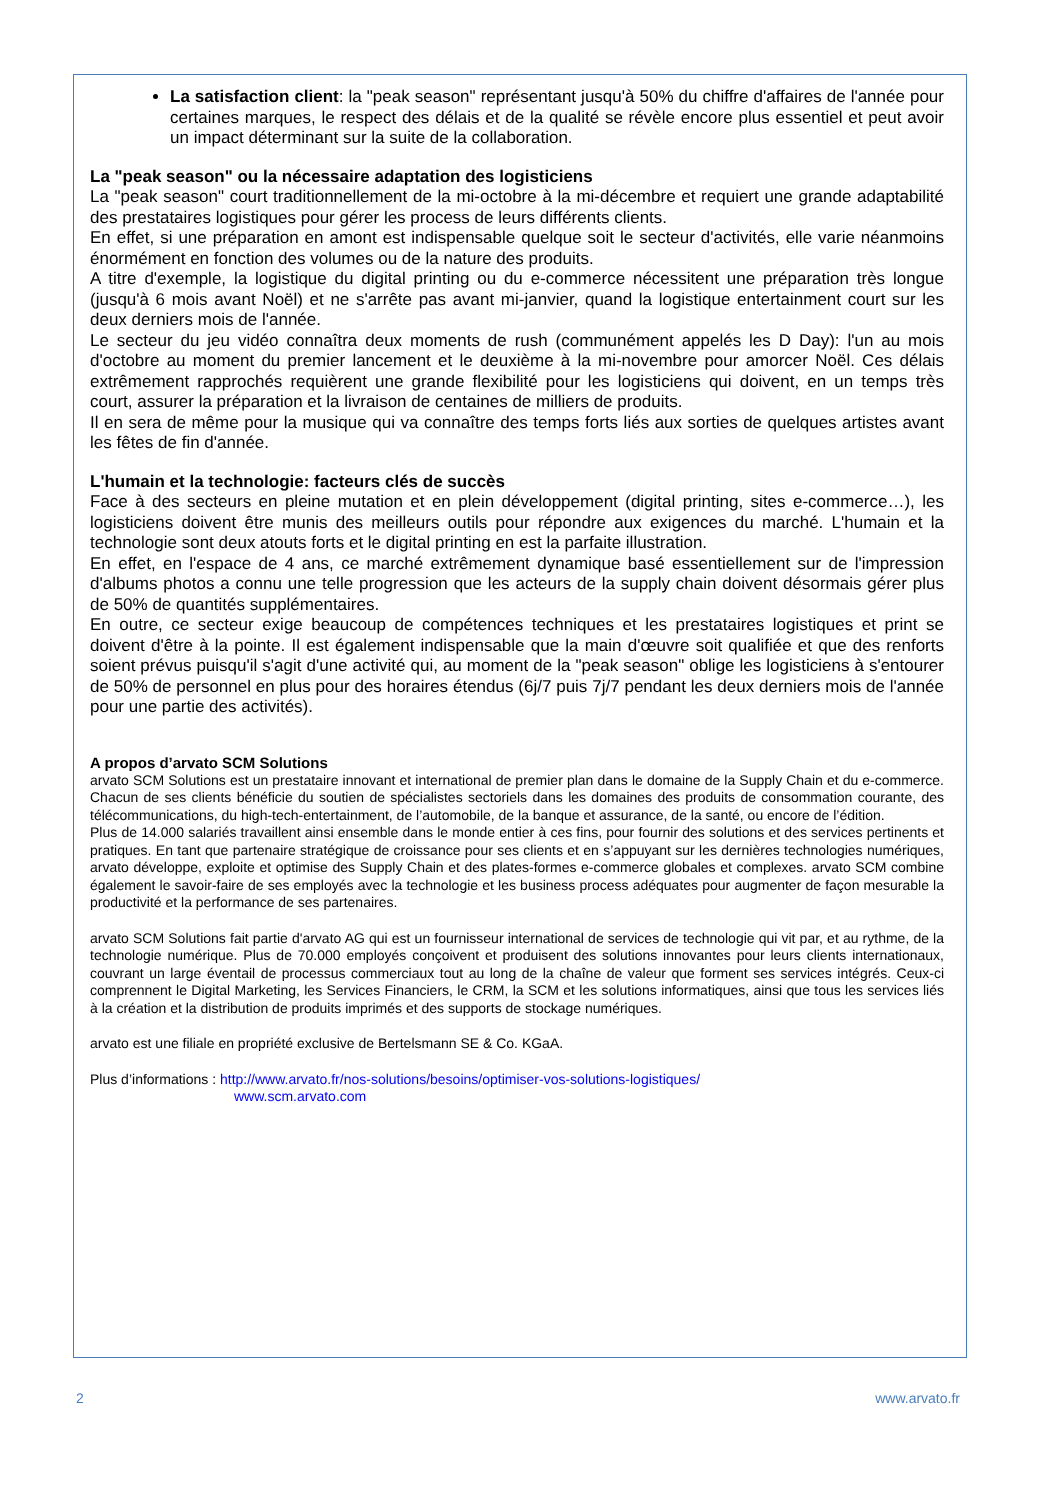La satisfaction client: la "peak season" représentant jusqu'à 50% du chiffre d'affaires de l'année pour certaines marques, le respect des délais et de la qualité se révèle encore plus essentiel et peut avoir un impact déterminant sur la suite de la collaboration.
La "peak season" ou la nécessaire adaptation des logisticiens
La "peak season" court traditionnellement de la mi-octobre à la mi-décembre et requiert une grande adaptabilité des prestataires logistiques pour gérer les process de leurs différents clients.
En effet, si une préparation en amont est indispensable quelque soit le secteur d'activités, elle varie néanmoins énormément en fonction des volumes ou de la nature des produits.
A titre d'exemple, la logistique du digital printing ou du e-commerce nécessitent une préparation très longue (jusqu'à 6 mois avant Noël) et ne s'arrête pas avant mi-janvier, quand la logistique entertainment court sur les deux derniers mois de l'année.
Le secteur du jeu vidéo connaîtra deux moments de rush (communément appelés les D Day): l'un au mois d'octobre au moment du premier lancement et le deuxième à la mi-novembre pour amorcer Noël. Ces délais extrêmement rapprochés requièrent une grande flexibilité pour les logisticiens qui doivent, en un temps très court, assurer la préparation et la livraison de centaines de milliers de produits.
Il en sera de même pour la musique qui va connaître des temps forts liés aux sorties de quelques artistes avant les fêtes de fin d'année.
L'humain et la technologie: facteurs clés de succès
Face à des secteurs en pleine mutation et en plein développement (digital printing, sites e-commerce…), les logisticiens doivent être munis des meilleurs outils pour répondre aux exigences du marché. L'humain et la technologie sont deux atouts forts et le digital printing en est la parfaite illustration.
En effet, en l'espace de 4 ans, ce marché extrêmement dynamique basé essentiellement sur de l'impression d'albums photos a connu une telle progression que les acteurs de la supply chain doivent désormais gérer plus de 50% de quantités supplémentaires.
En outre, ce secteur exige beaucoup de compétences techniques et les prestataires logistiques et print se doivent d'être à la pointe. Il est également indispensable que la main d'œuvre soit qualifiée et que des renforts soient prévus puisqu'il s'agit d'une activité qui, au moment de la "peak season" oblige les logisticiens à s'entourer de 50% de personnel en plus pour des horaires étendus (6j/7 puis 7j/7 pendant les deux derniers mois de l'année pour une partie des activités).
A propos d’arvato SCM Solutions
arvato SCM Solutions est un prestataire innovant et international de premier plan dans le domaine de la Supply Chain et du e-commerce. Chacun de ses clients bénéficie du soutien de spécialistes sectoriels dans les domaines des produits de consommation courante, des télécommunications, du high-tech-entertainment, de l’automobile, de la banque et assurance, de la santé, ou encore de l’édition.
Plus de 14.000 salariés travaillent ainsi ensemble dans le monde entier à ces fins, pour fournir des solutions et des services pertinents et pratiques. En tant que partenaire stratégique de croissance pour ses clients et en s’appuyant sur les dernières technologies numériques, arvato développe, exploite et optimise des Supply Chain et des plates-formes e-commerce globales et complexes. arvato SCM combine également le savoir-faire de ses employés avec la technologie et les business process adéquates pour augmenter de façon mesurable la productivité et la performance de ses partenaires.
arvato SCM Solutions fait partie d'arvato AG qui est un fournisseur international de services de technologie qui vit par, et au rythme, de la technologie numérique. Plus de 70.000 employés conçoivent et produisent des solutions innovantes pour leurs clients internationaux, couvrant un large éventail de processus commerciaux tout au long de la chaîne de valeur que forment ses services intégrés. Ceux-ci comprennent le Digital Marketing, les Services Financiers, le CRM, la SCM et les solutions informatiques, ainsi que tous les services liés à la création et la distribution de produits imprimés et des supports de stockage numériques.
arvato est une filiale en propriété exclusive de Bertelsmann SE & Co. KGaA.
Plus d’informations : http://www.arvato.fr/nos-solutions/besoins/optimiser-vos-solutions-logistiques/
www.scm.arvato.com
2 www.arvato.fr